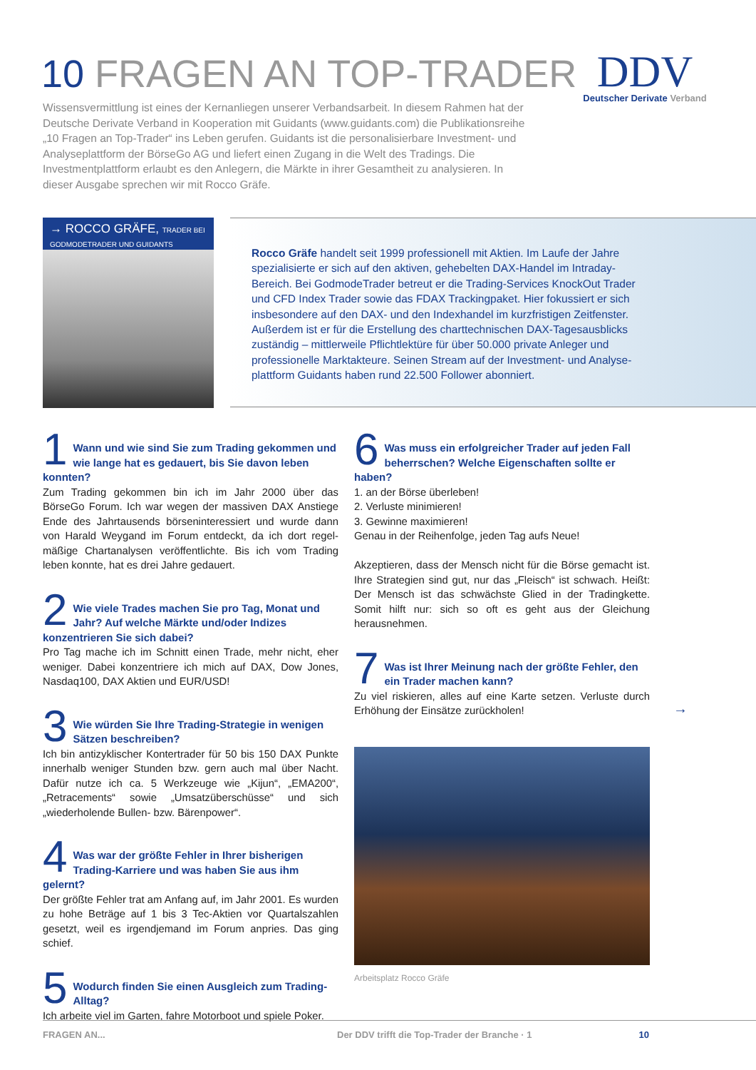10 FRAGEN AN TOP-TRADER
DDV
Deutscher Derivate Verband
Wissensvermittlung ist eines der Kernanliegen unserer Verbandsarbeit. In diesem Rahmen hat der Deutsche Derivate Verband in Kooperation mit Guidants (www.guidants.com) die Publikationsreihe „10 Fragen an Top-Trader“ ins Leben gerufen. Guidants ist die personalisier­bare Investment- und Analyseplattform der BörseGo AG und liefert einen Zugang in die Welt des Tradings. Die Investmentplattform erlaubt es den Anlegern, die Märkte in ihrer Gesamtheit zu analysieren. In dieser Ausgabe sprechen wir mit Rocco Gräfe.
→ ROCCO GRÄFE, TRADER BEI
GODMODETRADER UND GUIDANTS
Rocco Gräfe handelt seit 1999 professionell mit Aktien. Im Laufe der Jahre spezialisierte er sich auf den aktiven, gehebelten DAX-Handel im Intraday-Bereich. Bei GodmodeTrader betreut er die Trading-Services KnockOut Trader und CFD Index Trader sowie das FDAX Trackingpaket. Hier fokussiert er sich insbesondere auf den DAX- und den Indexhandel im kurzfristigen Zeitfenster. Außerdem ist er für die Erstellung des charttechnischen DAX-Tagesausblicks zuständig – mittlerweile Pflichtlektüre für über 50.000 private Anleger und professionelle Marktakteure. Seinen Stream auf der Investment- und Analyse­plattform Guidants haben rund 22.500 Follower abonniert.
1
Wann und wie sind Sie zum Trading gekommen und wie lange hat es gedauert, bis Sie davon leben konnten?
Zum Trading gekommen bin ich im Jahr 2000 über das BörseGo Forum. Ich war wegen der massiven DAX Anstiege Ende des Jahrtausends börseninteressiert und wurde dann von Harald Weygand im Forum entdeckt, da ich dort regel­mäßige Chartanalysen veröffentlichte. Bis ich vom Trading leben konnte, hat es drei Jahre gedauert.
2
Wie viele Trades machen Sie pro Tag, Monat und Jahr? Auf welche Märkte und/oder Indizes konzentrieren Sie sich dabei?
Pro Tag mache ich im Schnitt einen Trade, mehr nicht, eher weniger. Dabei konzentriere ich mich auf DAX, Dow Jones, Nasdaq100, DAX Aktien und EUR/USD!
3
Wie würden Sie Ihre Trading-Strategie in wenigen Sätzen beschreiben?
Ich bin antizyklischer Kontertrader für 50 bis 150 DAX Punkte innerhalb weniger Stunden bzw. gern auch mal über Nacht. Dafür nutze ich ca. 5 Werkzeuge wie „Kijun“, „EMA200“, „Retracements“ sowie „Umsatzüberschüsse“ und sich „wiederholende Bullen- bzw. Bärenpower“.
4
Was war der größte Fehler in Ihrer bisherigen Trading-Karriere und was haben Sie aus ihm gelernt?
Der größte Fehler trat am Anfang auf, im Jahr 2001. Es wurden zu hohe Beträge auf 1 bis 3 Tec-Aktien vor Quartalszahlen gesetzt, weil es irgendjemand im Forum anpries. Das ging schief.
5
Wodurch finden Sie einen Ausgleich zum Trading-Alltag?
Ich arbeite viel im Garten, fahre Motorboot und spiele Poker.
6
Was muss ein erfolgreicher Trader auf jeden Fall beherrschen? Welche Eigenschaften sollte er haben?
1. an der Börse überleben!
2. Verluste minimieren!
3. Gewinne maximieren!
Genau in der Reihenfolge, jeden Tag aufs Neue!
Akzeptieren, dass der Mensch nicht für die Börse gemacht ist. Ihre Strategien sind gut, nur das „Fleisch“ ist schwach. Heißt: Der Mensch ist das schwächste Glied in der Trading­kette. Somit hilft nur: sich so oft es geht aus der Gleichung herausnehmen.
7
Was ist Ihrer Meinung nach der größte Fehler, den ein Trader machen kann?
Zu viel riskieren, alles auf eine Karte setzen. Verluste durch Erhöhung der Einsätze zurückholen!
Arbeitsplatz Rocco Gräfe
→
10 FRAGEN AN... Der DDV trifft die Top-Trader der Branche · 1